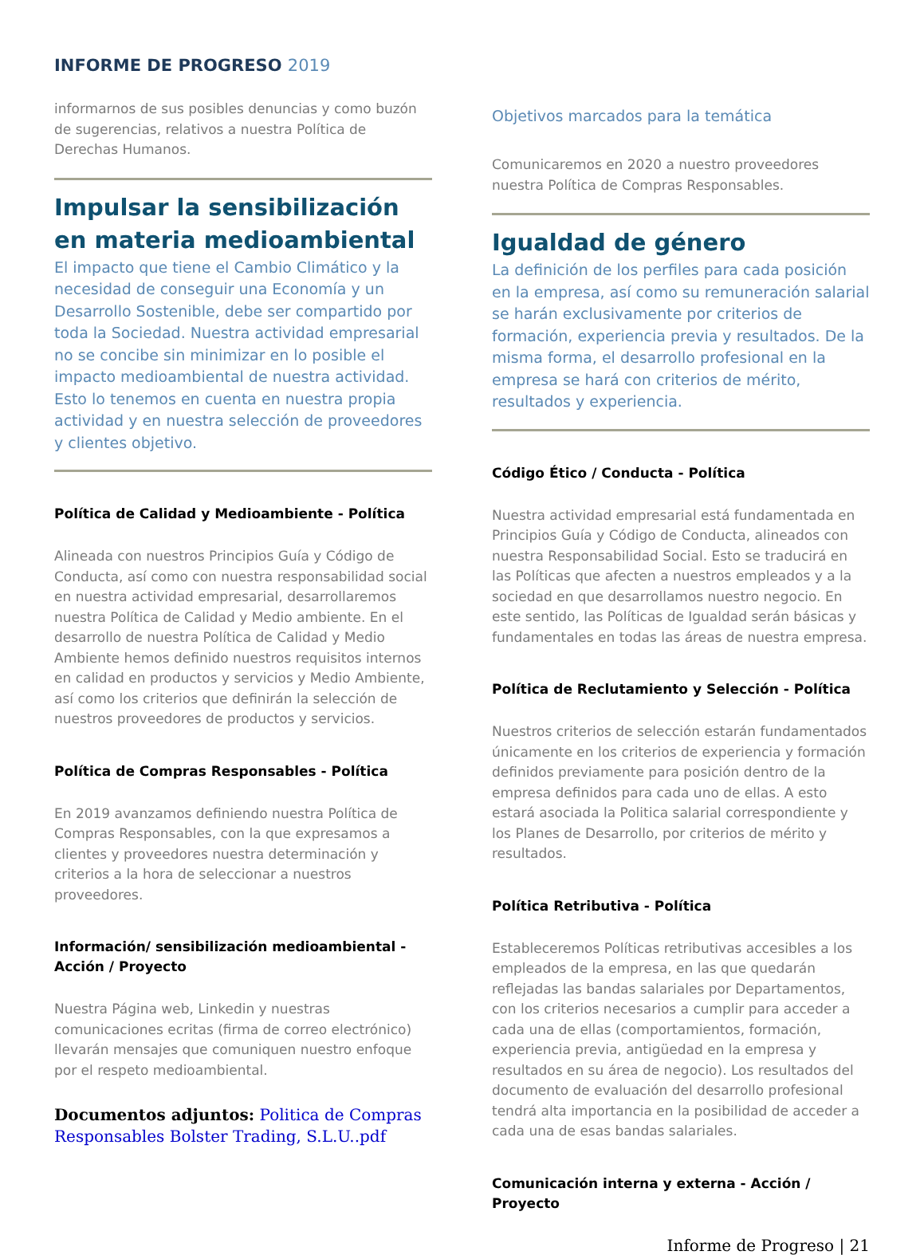INFORME DE PROGRESO 2019
informarnos de sus posibles denuncias y como buzón de sugerencias, relativos a nuestra Política de Derechas Humanos.
Impulsar la sensibilización en materia medioambiental
El impacto que tiene el Cambio Climático y la necesidad de conseguir una Economía y un Desarrollo Sostenible, debe ser compartido por toda la Sociedad. Nuestra actividad empresarial no se concibe sin minimizar en lo posible el impacto medioambiental de nuestra actividad. Esto lo tenemos en cuenta en nuestra propia actividad y en nuestra selección de proveedores y clientes objetivo.
Política de Calidad y Medioambiente - Política
Alineada con nuestros Principios Guía y Código de Conducta, así como con nuestra responsabilidad social en nuestra actividad empresarial, desarrollaremos nuestra Política de Calidad y Medio ambiente. En el desarrollo de nuestra Política de Calidad y Medio Ambiente hemos definido nuestros requisitos internos en calidad en productos y servicios y Medio Ambiente, así como los criterios que definirán la selección de nuestros proveedores de productos y servicios.
Política de Compras Responsables - Política
En 2019 avanzamos definiendo nuestra Política de Compras Responsables, con la que expresamos a clientes y proveedores nuestra determinación y criterios a la hora de seleccionar a nuestros proveedores.
Información/ sensibilización medioambiental - Acción / Proyecto
Nuestra Página web, Linkedin y nuestras comunicaciones ecritas (firma de correo electrónico) llevarán mensajes que comuniquen nuestro enfoque por el respeto medioambiental.
Documentos adjuntos: Politica de Compras Responsables Bolster Trading, S.L.U..pdf
Objetivos marcados para la temática
Comunicaremos en 2020 a nuestro proveedores nuestra Política de Compras Responsables.
Igualdad de género
La definición de los perfiles para cada posición en la empresa, así como su remuneración salarial se harán exclusivamente por criterios de formación, experiencia previa y resultados. De la misma forma, el desarrollo profesional en la empresa se hará con criterios de mérito, resultados y experiencia.
Código Ético / Conducta - Política
Nuestra actividad empresarial está fundamentada en Principios Guía y Código de Conducta, alineados con nuestra Responsabilidad Social. Esto se traducirá en las Políticas que afecten a nuestros empleados y a la sociedad en que desarrollamos nuestro negocio. En este sentido, las Políticas de Igualdad serán básicas y fundamentales en todas las áreas de nuestra empresa.
Política de Reclutamiento y Selección - Política
Nuestros criterios de selección estarán fundamentados únicamente en los criterios de experiencia y formación definidos previamente para posición dentro de la empresa definidos para cada uno de ellas. A esto estará asociada la Politica salarial correspondiente y los Planes de Desarrollo, por criterios de mérito y resultados.
Política Retributiva - Política
Estableceremos Políticas retributivas accesibles a los empleados de la empresa, en las que quedarán reflejadas las bandas salariales por Departamentos, con los criterios necesarios a cumplir para acceder a cada una de ellas (comportamientos, formación, experiencia previa, antigüedad en la empresa y resultados en su área de negocio). Los resultados del documento de evaluación del desarrollo profesional tendrá alta importancia en la posibilidad de acceder a cada una de esas bandas salariales.
Comunicación interna y externa - Acción / Proyecto
Informe de Progreso | 21